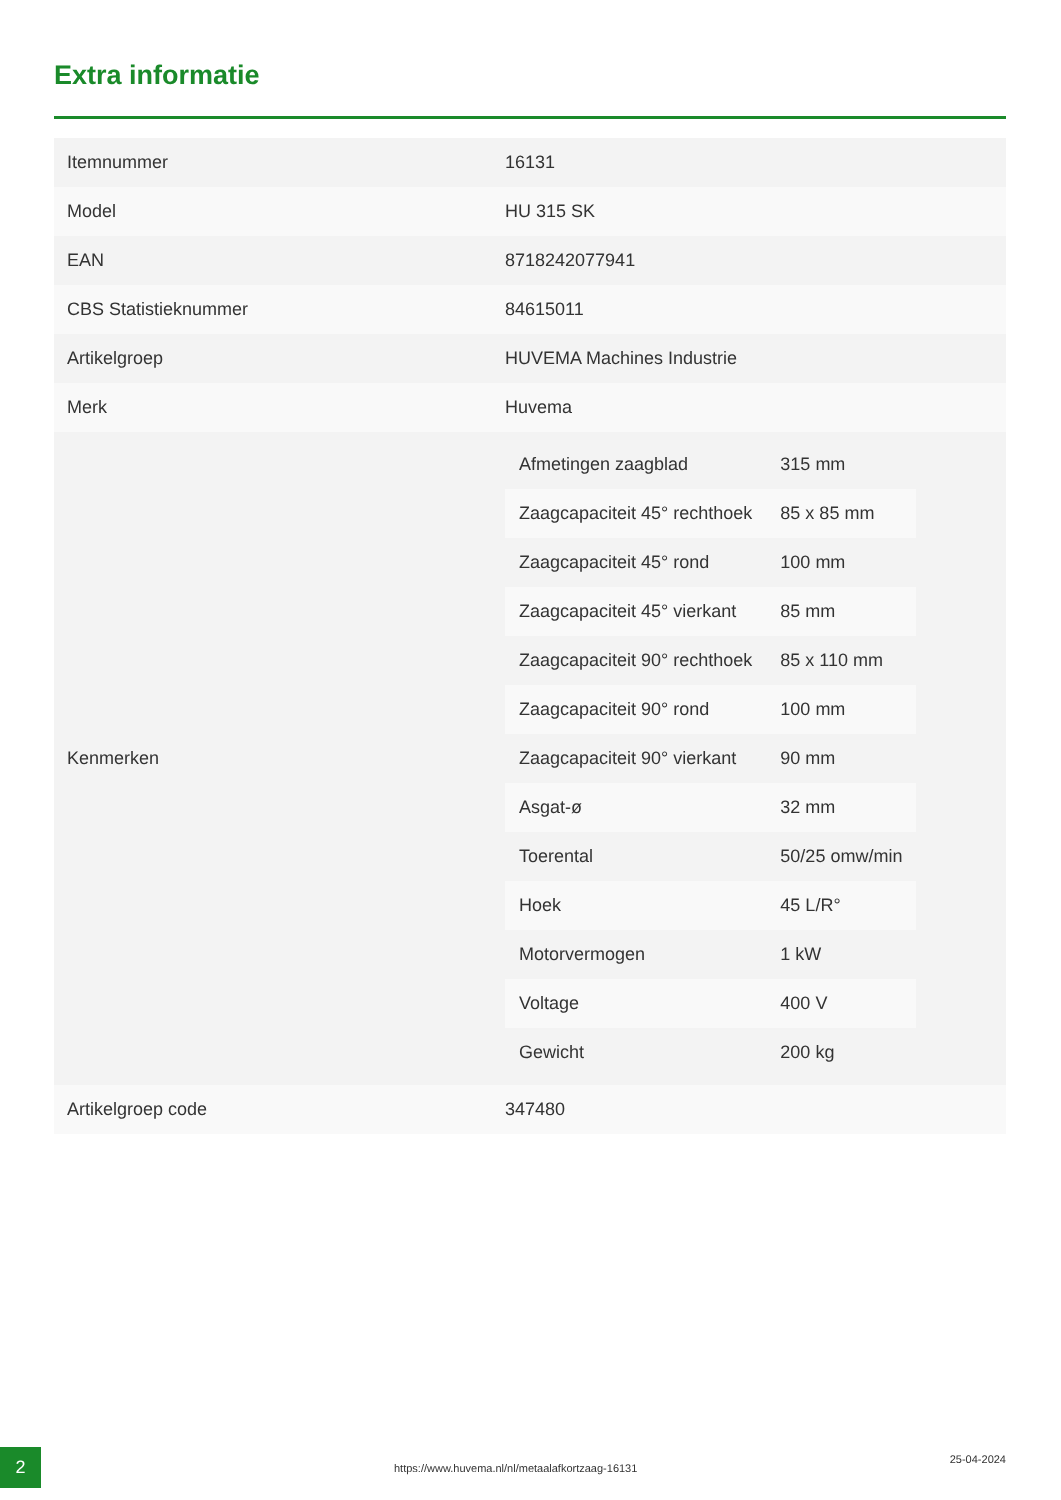Extra informatie
| Itemnummer | 16131 |
| Model | HU 315 SK |
| EAN | 8718242077941 |
| CBS Statistieknummer | 84615011 |
| Artikelgroep | HUVEMA Machines Industrie |
| Merk | Huvema |
| Kenmerken | / Afmetingen zaagblad / 315 mm / / Zaagcapaciteit 45° rechthoek / 85 x 85 mm / / Zaagcapaciteit 45° rond / 100 mm / / Zaagcapaciteit 45° vierkant / 85 mm / / Zaagcapaciteit 90° rechthoek / 85 x 110 mm / / Zaagcapaciteit 90° rond / 100 mm / / Zaagcapaciteit 90° vierkant / 90 mm / / Asgat-ø / 32 mm / / Toerental / 50/25 omw/min / / Hoek / 45 L/R° / / Motorvermogen / 1 kW / / Voltage / 400 V / / Gewicht / 200 kg / |
| Artikelgroep code | 347480 |
2
https://www.huvema.nl/nl/metaalafkortzaag-16131
25-04-2024